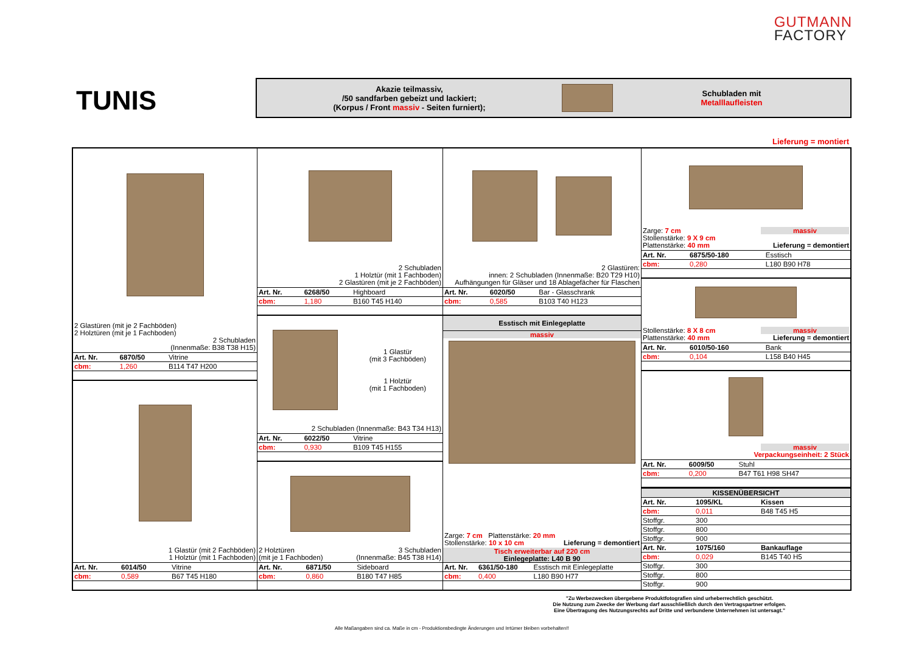GUTMANN
FACTORY
TUNIS
Akazie teilmassiv,
/50 sandfarben gebeizt und lackiert;
(Korpus / Front massiv - Seiten furniert);
Schubladen mit
Metalllaufleisten
Lieferung = montiert
2 Glastüren (mit je 2 Fachböden)
2 Holztüren (mit je 1 Fachboden)
2 Schubladen
(Innenmaße: B38 T38 H15)
| Art. Nr. | 6870/50 | Vitrine |
| cbm: | 1,260 | B114 T47 H200 |
1 Glastür (mit 2 Fachböden)
1 Holztür (mit 1 Fachboden)
| Art. Nr. | 6014/50 | Vitrine |
| cbm: | 0,589 | B67 T45 H180 |
2 Schubladen
1 Holztür (mit 1 Fachboden)
2 Glastüren (mit je 2 Fachböden)
| Art. Nr. | 6268/50 | Highboard |
| cbm: | 1,180 | B160 T45 H140 |
1 Glastür
(mit 3 Fachböden)
1 Holztür
(mit 1 Fachboden)
2 Schubladen (Innenmaße: B43 T34 H13)
| Art. Nr. | 6022/50 | Vitrine |
| cbm: | 0,930 | B109 T45 H155 |
2 Holztüren 3 Schubladen
(mit je 1 Fachboden) (Innenmaße: B45 T38 H14)
| Art. Nr. | 6871/50 | Sideboard |
| cbm: | 0,860 | B180 T47 H85 |
2 Glastüren:
innen: 2 Schubladen (Innenmaße: B20 T29 H10)
Aufhängungen für Gläser und 18 Ablagefächer für Flaschen
| Art. Nr. | 6020/50 | Bar - Glasschrank |
| cbm: | 0,585 | B103 T40 H123 |
Esstisch mit Einlegeplatte
massiv
Zarge: 7 cm Plattenstärke: 20 mm
Stollenstärke: 10 x 10 cm Lieferung = demontiert
Tisch erweiterbar auf 220 cm
Einlegeplatte: L40 B 90
| Art. Nr. | 6361/50-180 | Esstisch mit Einlegeplatte |
| cbm: | 0,400 | L180 B90 H77 |
Zarge: 7 cm massiv
Stollenstärke: 9 X 9 cm
Plattenstärke: 40 mm Lieferung = demontiert
| Art. Nr. | 6875/50-180 | Esstisch |
| cbm: | 0,280 | L180 B90 H78 |
Stollenstärke: 8 X 8 cm massiv
Plattenstärke: 40 mm Lieferung = demontiert
| Art. Nr. | 6010/50-160 | Bank |
| cbm: | 0,104 | L158 B40 H45 |
massiv
Verpackungseinheit: 2 Stück
| Art. Nr. | 6009/50 | Stuhl |
| cbm: | 0,200 | B47 T61 H98 SH47 |
| KISSENÜBERSICHT | | |
| Art. Nr. | 1095/KL | Kissen |
| cbm: | 0,011 | B48 T45 H5 |
| Stoffgr. | 300 | |
| Stoffgr. | 800 | |
| Stoffgr. | 900 | |
| Art. Nr. | 1075/160 | Bankauflage |
| cbm: | 0,029 | B145 T40 H5 |
| Stoffgr. | 300 | |
| Stoffgr. | 800 | |
| Stoffgr. | 900 | |
"Zu Werbezwecken übergebene Produktfotografien sind urheberrechtlich geschützt.
Die Nutzung zum Zwecke der Werbung darf ausschließlich durch den Vertragspartner erfolgen.
Eine Übertragung des Nutzungsrechts auf Dritte und verbundene Unternehmen ist untersagt."
Alle Maßangaben sind ca. Maße in cm - Produktionsbedingte Änderungen und Irrtümer bleiben vorbehalten!!